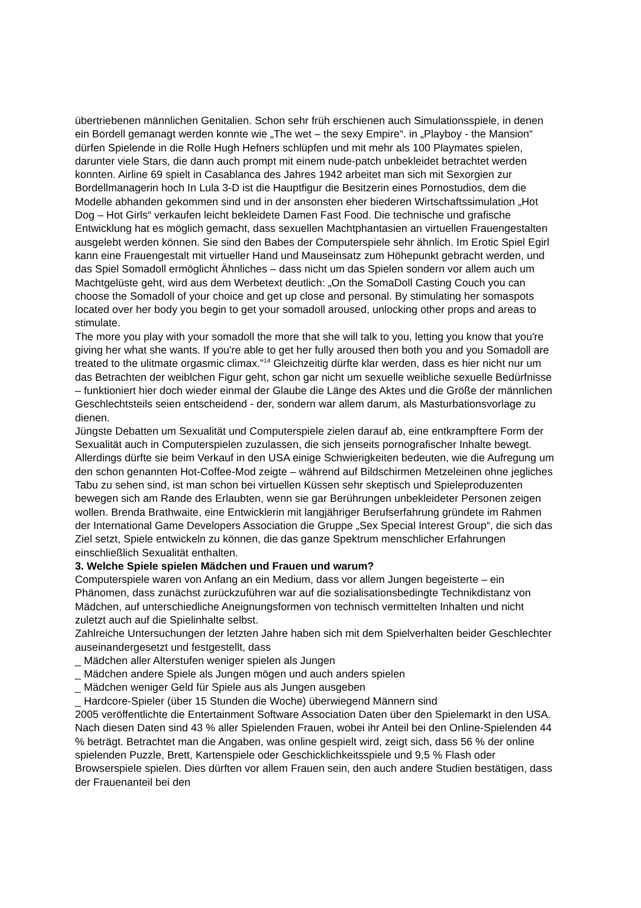übertriebenen männlichen Genitalien. Schon sehr früh erschienen auch Simulationsspiele, in denen ein Bordell gemanagt werden konnte wie „The wet – the sexy Empire“. in „Playboy - the Mansion“ dürfen Spielende in die Rolle Hugh Hefners schlüpfen und mit mehr als 100 Playmates spielen, darunter viele Stars, die dann auch prompt mit einem nude-patch unbekleidet betrachtet werden konnten. Airline 69 spielt in Casablanca des Jahres 1942 arbeitet man sich mit Sexorgien zur Bordellmanagerin hoch In Lula 3-D ist die Hauptfigur die Besitzerin eines Pornostudios, dem die Modelle abhanden gekommen sind und in der ansonsten eher biederen Wirtschaftssimulation „Hot Dog – Hot Girls“ verkaufen leicht bekleidete Damen Fast Food. Die technische und grafische Entwicklung hat es möglich gemacht, dass sexuellen Machtphantasien an virtuellen Frauengestalten ausgelebt werden können. Sie sind den Babes der Computerspiele sehr ähnlich. Im Erotic Spiel Egirl kann eine Frauengestalt mit virtueller Hand und Mauseinsatz zum Höhepunkt gebracht werden, und das Spiel Somadoll ermöglicht Ähnliches – dass nicht um das Spielen sondern vor allem auch um Machtgelüste geht, wird aus dem Werbetext deutlich: „On the SomaDoll Casting Couch you can choose the Somadoll of your choice and get up close and personal. By stimulating her somaspots located over her body you begin to get your somadoll aroused, unlocking other props and areas to stimulate.
The more you play with your somadoll the more that she will talk to you, letting you know that you're giving her what she wants. If you're able to get her fully aroused then both you and you Somadoll are treated to the ulitmate orgasmic climax.”<sup>14</sup> Gleichzeitig dürfte klar werden, dass es hier nicht nur um das Betrachten der weiblchen Figur geht, schon gar nicht um sexuelle weibliche sexuelle Bedürfnisse – funktioniert hier doch wieder einmal der Glaube die Länge des Aktes und die Größe der männlichen Geschlechtsteils seien entscheidend - der, sondern war allem darum, als Masturbationsvorlage zu dienen.
Jüngste Debatten um Sexualität und Computerspiele zielen darauf ab, eine entkrampftere Form der Sexualität auch in Computerspielen zuzulassen, die sich jenseits pornografischer Inhalte bewegt. Allerdings dürfte sie beim Verkauf in den USA einige Schwierigkeiten bedeuten, wie die Aufregung um den schon genannten Hot-Coffee-Mod zeigte – während auf Bildschirmen Metzeleinen ohne jegliches Tabu zu sehen sind, ist man schon bei virtuellen Küssen sehr skeptisch und Spieleproduzenten bewegen sich am Rande des Erlaubten, wenn sie gar Berührungen unbekleideter Personen zeigen wollen. Brenda Brathwaite, eine Entwicklerin mit langjähriger Berufserfahrung gründete im Rahmen der International Game Developers Association die Gruppe „Sex Special Interest Group“, die sich das Ziel setzt, Spiele entwickeln zu können, die das ganze Spektrum menschlicher Erfahrungen einschließlich Sexualität enthalten.
3. Welche Spiele spielen Mädchen und Frauen und warum?
Computerspiele waren von Anfang an ein Medium, dass vor allem Jungen begeisterte – ein Phänomen, dass zunächst zurückzuführen war auf die sozialisationsbedingte Technikdistanz von Mädchen, auf unterschiedliche Aneignungsformen von technisch vermittelten Inhalten und nicht zuletzt auch auf die Spielinhalte selbst.
Zahlreiche Untersuchungen der letzten Jahre haben sich mit dem Spielverhalten beider Geschlechter auseinandergesetzt und festgestellt, dass
_ Mädchen aller Alterstufen weniger spielen als Jungen
_ Mädchen andere Spiele als Jungen mögen und auch anders spielen
_ Mädchen weniger Geld für Spiele aus als Jungen ausgeben
_ Hardcore-Spieler (über 15 Stunden die Woche) überwiegend Männern sind
2005 veröffentlichte die Entertainment Software Association Daten über den Spielemarkt in den USA. Nach diesen Daten sind 43 % aller Spielenden Frauen, wobei ihr Anteil bei den Online-Spielenden 44 % beträgt. Betrachtet man die Angaben, was online gespielt wird, zeigt sich, dass 56 % der online spielenden Puzzle, Brett, Kartenspiele oder Geschicklichkeitsspiele und 9,5 % Flash oder Browserspiele spielen. Dies dürften vor allem Frauen sein, den auch andere Studien bestätigen, dass der Frauenanteil bei den